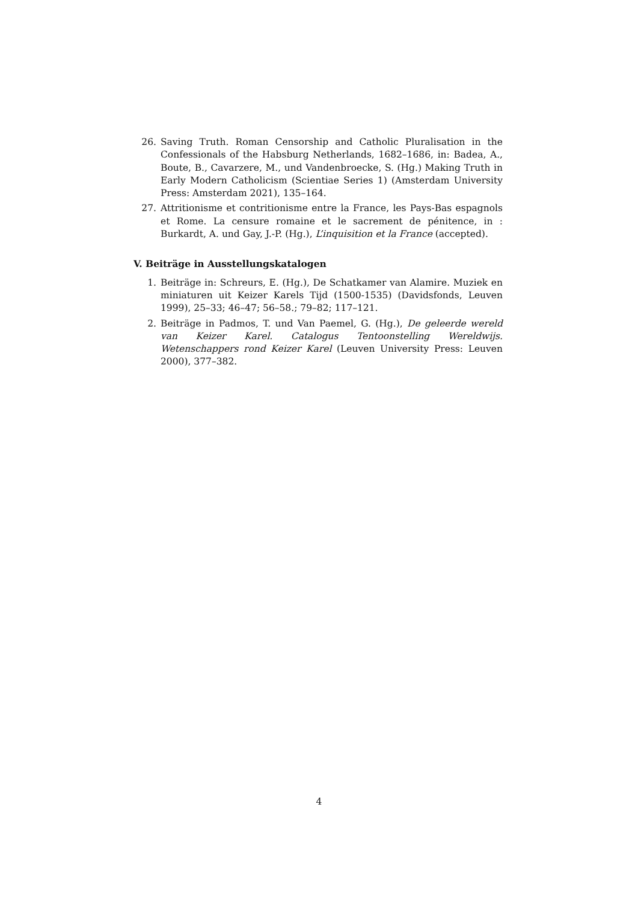26. Saving Truth. Roman Censorship and Catholic Pluralisation in the Confessionals of the Habsburg Netherlands, 1682–1686, in: Badea, A., Boute, B., Cavarzere, M., und Vandenbroecke, S. (Hg.) Making Truth in Early Modern Catholicism (Scientiae Series 1) (Amsterdam University Press: Amsterdam 2021), 135–164.
27. Attritionisme et contritionisme entre la France, les Pays-Bas espagnols et Rome. La censure romaine et le sacrement de pénitence, in : Burkardt, A. und Gay, J.-P. (Hg.), L’inquisition et la France (accepted).
V. Beiträge in Ausstellungskatalogen
1. Beiträge in: Schreurs, E. (Hg.), De Schatkamer van Alamire. Muziek en miniaturen uit Keizer Karels Tijd (1500-1535) (Davidsfonds, Leuven 1999), 25–33; 46–47; 56–58.; 79–82; 117–121.
2. Beiträge in Padmos, T. und Van Paemel, G. (Hg.), De geleerde wereld van Keizer Karel. Catalogus Tentoonstelling Wereldwijs. Wetenschappers rond Keizer Karel (Leuven University Press: Leuven 2000), 377–382.
4